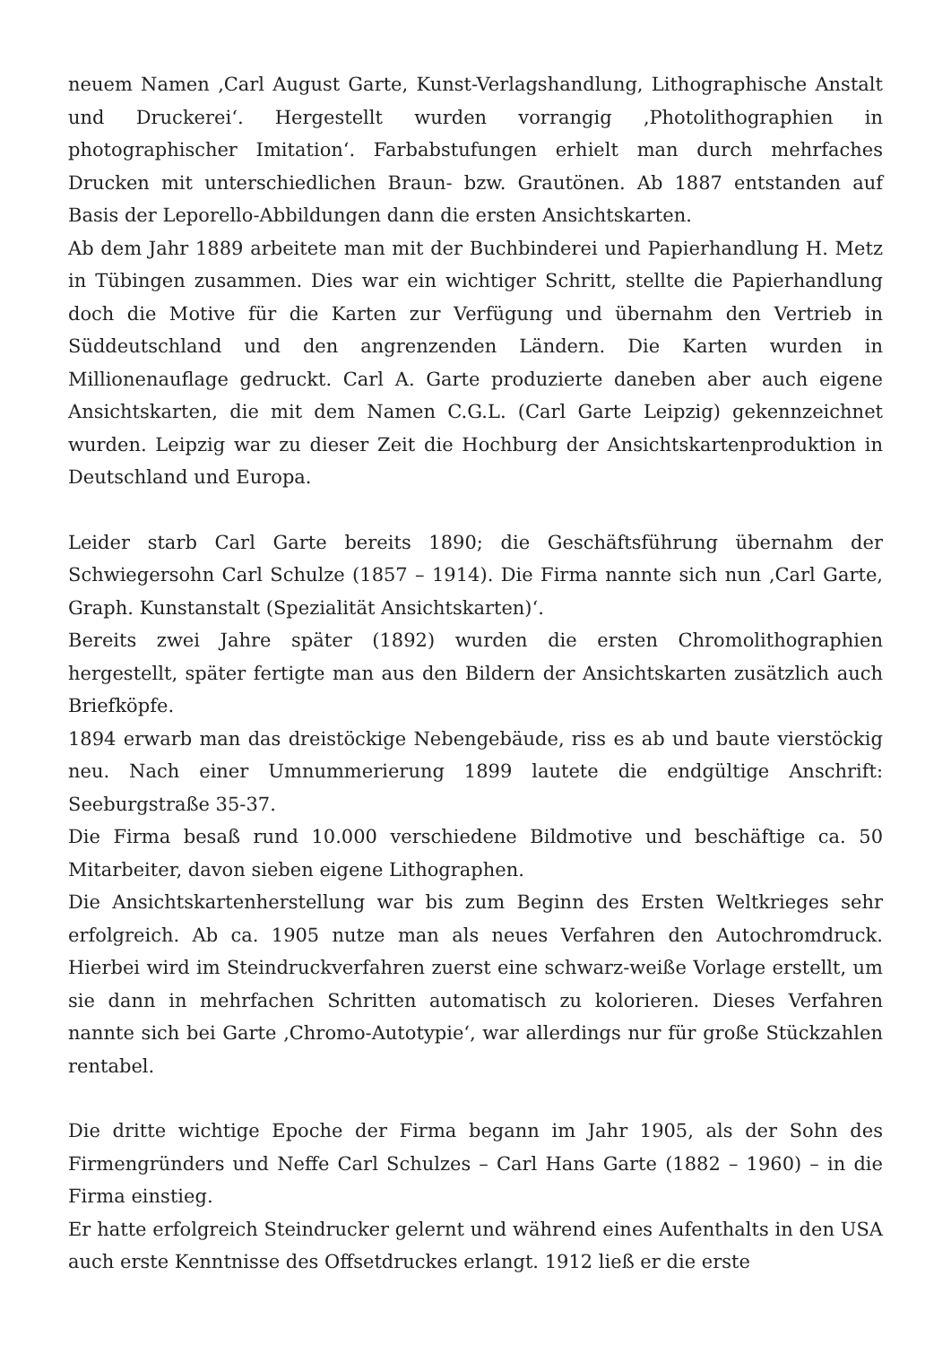neuem Namen ‚Carl August Garte, Kunst-Verlagshandlung, Lithographische Anstalt und Druckerei‘. Hergestellt wurden vorrangig ‚Photolithographien in photographischer Imitation‘. Farbabstufungen erhielt man durch mehrfaches Drucken mit unterschiedlichen Braun- bzw. Grautönen. Ab 1887 entstanden auf Basis der Leporello-Abbildungen dann die ersten Ansichtskarten.
Ab dem Jahr 1889 arbeitete man mit der Buchbinderei und Papierhandlung H. Metz in Tübingen zusammen. Dies war ein wichtiger Schritt, stellte die Papierhandlung doch die Motive für die Karten zur Verfügung und übernahm den Vertrieb in Süddeutschland und den angrenzenden Ländern. Die Karten wurden in Millionenauflage gedruckt. Carl A. Garte produzierte daneben aber auch eigene Ansichtskarten, die mit dem Namen C.G.L. (Carl Garte Leipzig) gekennzeichnet wurden. Leipzig war zu dieser Zeit die Hochburg der Ansichtskartenproduktion in Deutschland und Europa.
Leider starb Carl Garte bereits 1890; die Geschäftsführung übernahm der Schwiegersohn Carl Schulze (1857 – 1914). Die Firma nannte sich nun ‚Carl Garte, Graph. Kunstanstalt (Spezialität Ansichtskarten)‘.
Bereits zwei Jahre später (1892) wurden die ersten Chromolithographien hergestellt, später fertigte man aus den Bildern der Ansichtskarten zusätzlich auch Briefköpfe.
1894 erwarb man das dreistöckige Nebengebäude, riss es ab und baute vierstöckig neu. Nach einer Umnummerierung 1899 lautete die endgültige Anschrift: Seeburgstraße 35-37.
Die Firma besaß rund 10.000 verschiedene Bildmotive und beschäftige ca. 50 Mitarbeiter, davon sieben eigene Lithographen.
Die Ansichtskartenherstellung war bis zum Beginn des Ersten Weltkrieges sehr erfolgreich. Ab ca. 1905 nutze man als neues Verfahren den Autochromdruck. Hierbei wird im Steindruckverfahren zuerst eine schwarz-weiße Vorlage erstellt, um sie dann in mehrfachen Schritten automatisch zu kolorieren. Dieses Verfahren nannte sich bei Garte ‚Chromo-Autotypie‘, war allerdings nur für große Stückzahlen rentabel.
Die dritte wichtige Epoche der Firma begann im Jahr 1905, als der Sohn des Firmengründers und Neffe Carl Schulzes – Carl Hans Garte (1882 – 1960) – in die Firma einstieg.
Er hatte erfolgreich Steindrucker gelernt und während eines Aufenthalts in den USA auch erste Kenntnisse des Offsetdruckes erlangt. 1912 ließ er die erste